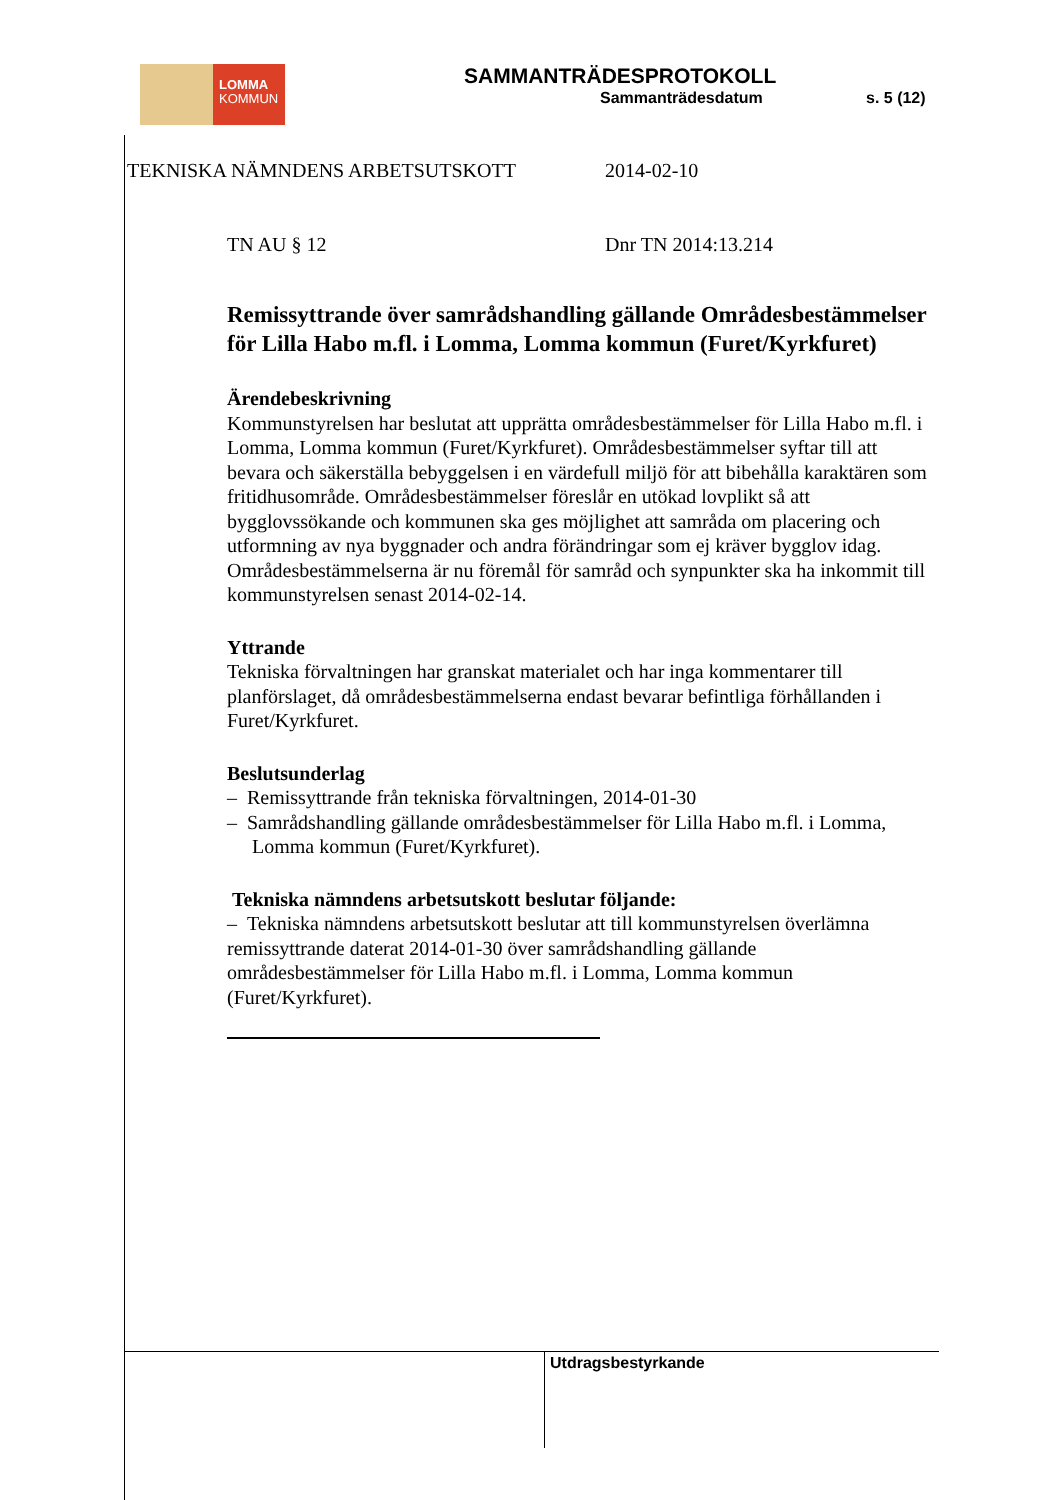LOMMA
KOMMUN
SAMMANTRÄDESPROTOKOLL
Sammanträdesdatum s. 5 (12)
TEKNISKA NÄMNDENS ARBETSUTSKOTT 2014-02-10
TN AU § 12 Dnr TN 2014:13.214
Remissyttrande över samrådshandling gällande Områdesbestämmelser för Lilla Habo m.fl. i Lomma, Lomma kommun (Furet/Kyrkfuret)
Ärendebeskrivning
Kommunstyrelsen har beslutat att upprätta områdesbestämmelser för Lilla Habo m.fl. i Lomma, Lomma kommun (Furet/Kyrkfuret). Områdesbestämmelser syftar till att bevara och säkerställa bebyggelsen i en värdefull miljö för att bibehålla karaktären som fritidhusområde. Områdesbestämmelser föreslår en utökad lovplikt så att bygglovssökande och kommunen ska ges möjlighet att samråda om placering och utformning av nya byggnader och andra förändringar som ej kräver bygglov idag. Områdesbestämmelserna är nu föremål för samråd och synpunkter ska ha inkommit till kommunstyrelsen senast 2014-02-14.
Yttrande
Tekniska förvaltningen har granskat materialet och har inga kommentarer till planförslaget, då områdesbestämmelserna endast bevarar befintliga förhållanden i Furet/Kyrkfuret.
Beslutsunderlag
– Remissyttrande från tekniska förvaltningen, 2014-01-30
– Samrådshandling gällande områdesbestämmelser för Lilla Habo m.fl. i Lomma, Lomma kommun (Furet/Kyrkfuret).
Tekniska nämndens arbetsutskott beslutar följande:
– Tekniska nämndens arbetsutskott beslutar att till kommunstyrelsen överlämna remissyttrande daterat 2014-01-30 över samrådshandling gällande områdesbestämmelser för Lilla Habo m.fl. i Lomma, Lomma kommun (Furet/Kyrkfuret).
Utdragsbestyrkande